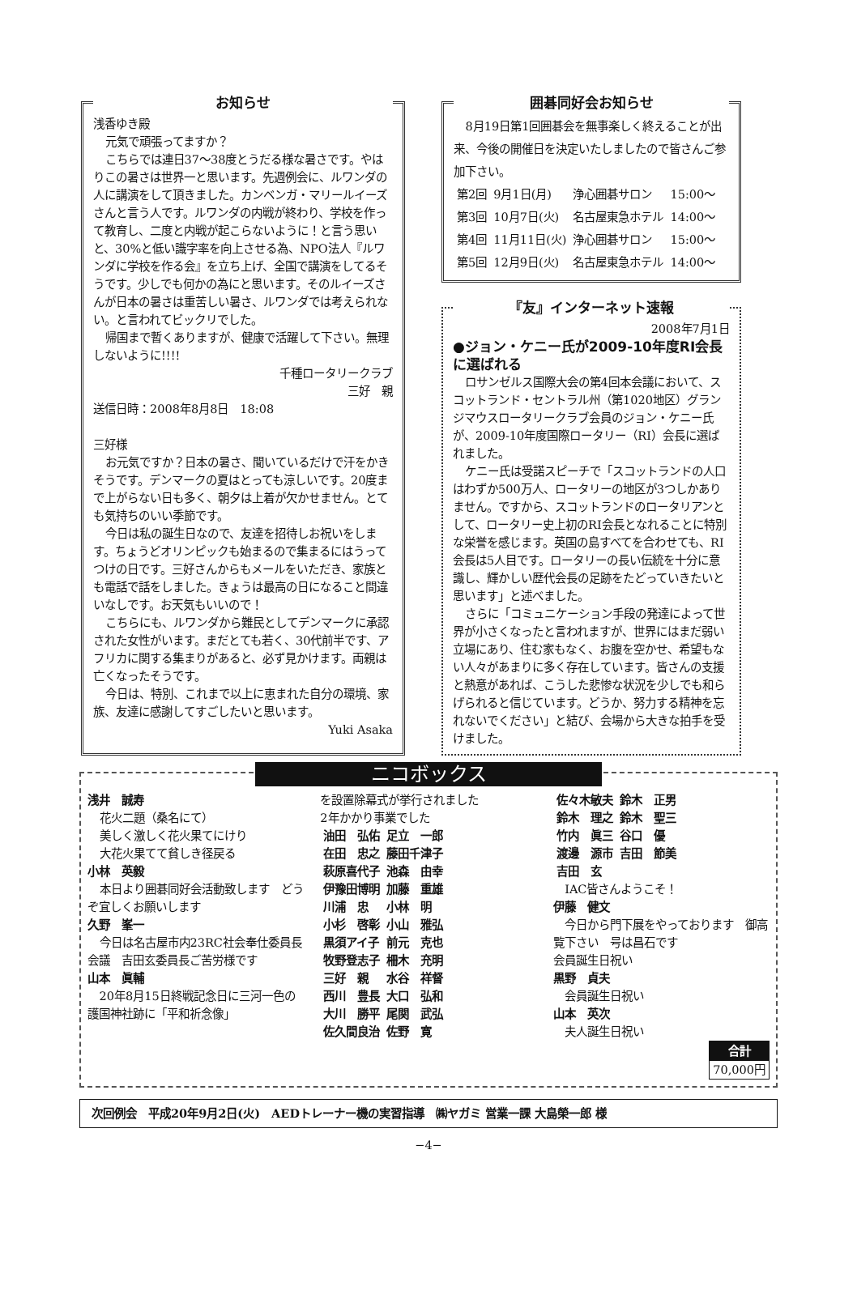お知らせ
浅香ゆき殿
元気で頑張ってますか？
こちらでは連日37〜38度とうだる様な暑さです。やはりこの暑さは世界一と思います。先週例会に、ルワンダの人に講演をして頂きました。カンベンガ・マリールイーズさんと言う人です。ルワンダの内戦が終わり、学校を作って教育し、二度と内戦が起こらないように！と言う思いと、30%と低い識字率を向上させる為、NPO法人『ルワンダに学校を作る会』を立ち上げ、全国で講演をしてるそうです。少しでも何かの為にと思います。そのルイーズさんが日本の暑さは重苦しい暑さ、ルワンダでは考えられない。と言われてビックリでした。
帰国まで暫くありますが、健康で活躍して下さい。無理しないように!!!!
千種ロータリークラブ
三好　親
送信日時：2008年8月8日　18:08
三好様
お元気ですか？日本の暑さ、聞いているだけで汗をかきそうです。デンマークの夏はとっても涼しいです。20度まで上がらない日も多く、朝夕は上着が欠かせません。とても気持ちのいい季節です。
今日は私の誕生日なので、友達を招待しお祝いをします。ちょうどオリンピックも始まるので集まるにはうってつけの日です。三好さんからもメールをいただき、家族とも電話で話をしました。きょうは最高の日になること間違いなしです。お天気もいいので！
こちらにも、ルワンダから難民としてデンマークに承認された女性がいます。まだとても若く、30代前半です、アフリカに関する集まりがあると、必ず見かけます。両親は亡くなったそうです。
今日は、特別、これまで以上に恵まれた自分の環境、家族、友達に感謝してすごしたいと思います。
Yuki Asaka
囲碁同好会お知らせ
8月19日第1回囲碁会を無事楽しく終えることが出来、今後の開催日を決定いたしましたので皆さんご参加下さい。
| 第2回 | 9月1日(月) | 浄心囲碁サロン | 15:00〜 |
| 第3回 | 10月7日(火) | 名古屋東急ホテル | 14:00〜 |
| 第4回 | 11月11日(火) | 浄心囲碁サロン | 15:00〜 |
| 第5回 | 12月9日(火) | 名古屋東急ホテル | 14:00〜 |
『友』インターネット速報
2008年7月1日
●ジョン・ケニー氏が2009-10年度RI会長に選ばれる
ロサンゼルス国際大会の第4回本会議において、スコットランド・セントラル州（第1020地区）グランジマウスロータリークラブ会員のジョン・ケニー氏が、2009-10年度国際ロータリー（RI）会長に選ばれました。
ケニー氏は受諾スピーチで「スコットランドの人口はわずか500万人、ロータリーの地区が3つしかありません。ですから、スコットランドのロータリアンとして、ロータリー史上初のRI会長となれることに特別な栄誉を感じます。英国の島すべてを合わせても、RI会長は5人目です。ロータリーの長い伝統を十分に意識し、輝かしい歴代会長の足跡をたどっていきたいと思います」と述べました。
さらに「コミュニケーション手段の発達によって世界が小さくなったと言われますが、世界にはまだ弱い立場にあり、住む家もなく、お腹を空かせ、希望もない人々があまりに多く存在しています。皆さんの支援と熱意があれば、こうした悲惨な状況を少しでも和らげられると信じています。どうか、努力する精神を忘れないでください」と結び、会場から大きな拍手を受けました。
ニコボックス
浅井　誠寿
花火二題（桑名にて）
美しく激しく花火果てにけり
大花火果てて貧しき径戻る
小林　英毅
本日より囲碁同好会活動致します　どうぞ宜しくお願いします
久野　峯一
今日は名古屋市内23RC社会奉仕委員長会議　吉田玄委員長ご苦労様です
山本　眞輔
20年8月15日終戦記念日に三河一色の護国神社跡に「平和祈念像」
を設置除幕式が挙行されました
2年かかり事業でした
| 油田 弘佑 | 足立 一郎 |
| 在田 忠之 | 藤田千津子 |
| 萩原喜代子 | 池森 由幸 |
| 伊豫田博明 | 加藤 重雄 |
| 川浦 忠 | 小林 明 |
| 小杉 啓彰 | 小山 雅弘 |
| 黒須アイ子 | 前元 克也 |
| 牧野登志子 | 柵木 充明 |
| 三好 親 | 水谷 祥督 |
| 西川 豊長 | 大口 弘和 |
| 大川 勝平 | 尾関 武弘 |
| 佐久間良治 | 佐野 寛 |
| 佐々木敏夫 | 鈴木 正男 |
| 鈴木 理之 | 鈴木 聖三 |
| 竹内 眞三 | 谷口 優 |
| 渡邊 源市 | 吉田 節美 |
| 吉田 玄 | |
IAC皆さんようこそ！
伊藤　健文
今日から門下展をやっております　御高覧下さい　号は昌石です
会員誕生日祝い
黒野　貞夫
会員誕生日祝い
山本　英次
夫人誕生日祝い
| 合計 |
| --- |
| 70,000円 |
次回例会　平成20年9月2日(火)　AEDトレーナー機の実習指導　㈱ヤガミ 営業一課 大島榮一郎 様
−4−